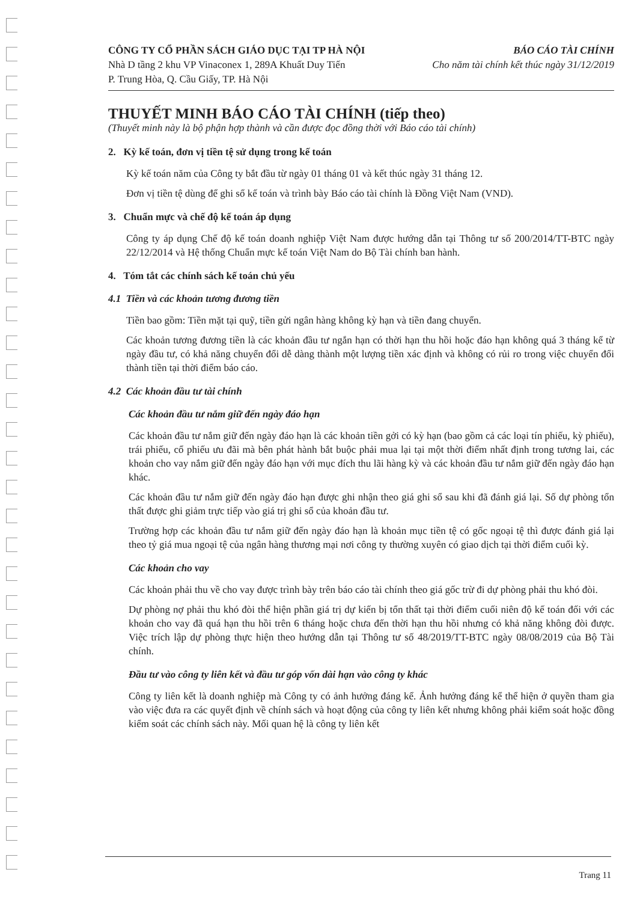CÔNG TY CỔ PHẦN SÁCH GIÁO DỤC TẠI TP HÀ NỘI
Nhà D tầng 2 khu VP Vinaconex 1, 289A Khuất Duy Tiến
P. Trung Hòa, Q. Cầu Giấy, TP. Hà Nội
BÁO CÁO TÀI CHÍNH
Cho năm tài chính kết thúc ngày 31/12/2019
THUYẾT MINH BÁO CÁO TÀI CHÍNH (tiếp theo)
(Thuyết minh này là bộ phận hợp thành và cần được đọc đồng thời với Báo cáo tài chính)
2. Kỳ kế toán, đơn vị tiền tệ sử dụng trong kế toán
Kỳ kế toán năm của Công ty bắt đầu từ ngày 01 tháng 01 và kết thúc ngày 31 tháng 12.
Đơn vị tiền tệ dùng để ghi sổ kế toán và trình bày Báo cáo tài chính là Đồng Việt Nam (VND).
3. Chuẩn mực và chế độ kế toán áp dụng
Công ty áp dụng Chế độ kế toán doanh nghiệp Việt Nam được hướng dẫn tại Thông tư số 200/2014/TT-BTC ngày 22/12/2014 và Hệ thống Chuẩn mực kế toán Việt Nam do Bộ Tài chính ban hành.
4. Tóm tắt các chính sách kế toán chủ yếu
4.1 Tiền và các khoản tương đương tiền
Tiền bao gồm: Tiền mặt tại quỹ, tiền gửi ngân hàng không kỳ hạn và tiền đang chuyển.
Các khoản tương đương tiền là các khoản đầu tư ngắn hạn có thời hạn thu hồi hoặc đáo hạn không quá 3 tháng kể từ ngày đầu tư, có khả năng chuyển đổi dễ dàng thành một lượng tiền xác định và không có rủi ro trong việc chuyển đổi thành tiền tại thời điểm báo cáo.
4.2 Các khoản đầu tư tài chính
Các khoản đầu tư nắm giữ đến ngày đáo hạn
Các khoản đầu tư nắm giữ đến ngày đáo hạn là các khoản tiền gởi có kỳ hạn (bao gồm cả các loại tín phiếu, kỳ phiếu), trái phiếu, cổ phiếu ưu đãi mà bên phát hành bắt buộc phải mua lại tại một thời điểm nhất định trong tương lai, các khoản cho vay nắm giữ đến ngày đáo hạn với mục đích thu lãi hàng kỳ và các khoản đầu tư nắm giữ đến ngày đáo hạn khác.
Các khoản đầu tư nắm giữ đến ngày đáo hạn được ghi nhận theo giá ghi sổ sau khi đã đánh giá lại. Số dự phòng tổn thất được ghi giảm trực tiếp vào giá trị ghi sổ của khoản đầu tư.
Trường hợp các khoản đầu tư nắm giữ đến ngày đáo hạn là khoản mục tiền tệ có gốc ngoại tệ thì được đánh giá lại theo tỷ giá mua ngoại tệ của ngân hàng thương mại nơi công ty thường xuyên có giao dịch tại thời điểm cuối kỳ.
Các khoản cho vay
Các khoản phải thu về cho vay được trình bày trên báo cáo tài chính theo giá gốc trừ đi dự phòng phải thu khó đòi.
Dự phòng nợ phải thu khó đòi thể hiện phần giá trị dự kiến bị tổn thất tại thời điểm cuối niên độ kế toán đối với các khoản cho vay đã quá hạn thu hồi trên 6 tháng hoặc chưa đến thời hạn thu hồi nhưng có khả năng không đòi được. Việc trích lập dự phòng thực hiện theo hướng dẫn tại Thông tư số 48/2019/TT-BTC ngày 08/08/2019 của Bộ Tài chính.
Đầu tư vào công ty liên kết và đầu tư góp vốn dài hạn vào công ty khác
Công ty liên kết là doanh nghiệp mà Công ty có ảnh hưởng đáng kể. Ảnh hưởng đáng kể thể hiện ở quyền tham gia vào việc đưa ra các quyết định về chính sách và hoạt động của công ty liên kết nhưng không phải kiểm soát hoặc đồng kiểm soát các chính sách này. Mối quan hệ là công ty liên kết
Trang 11